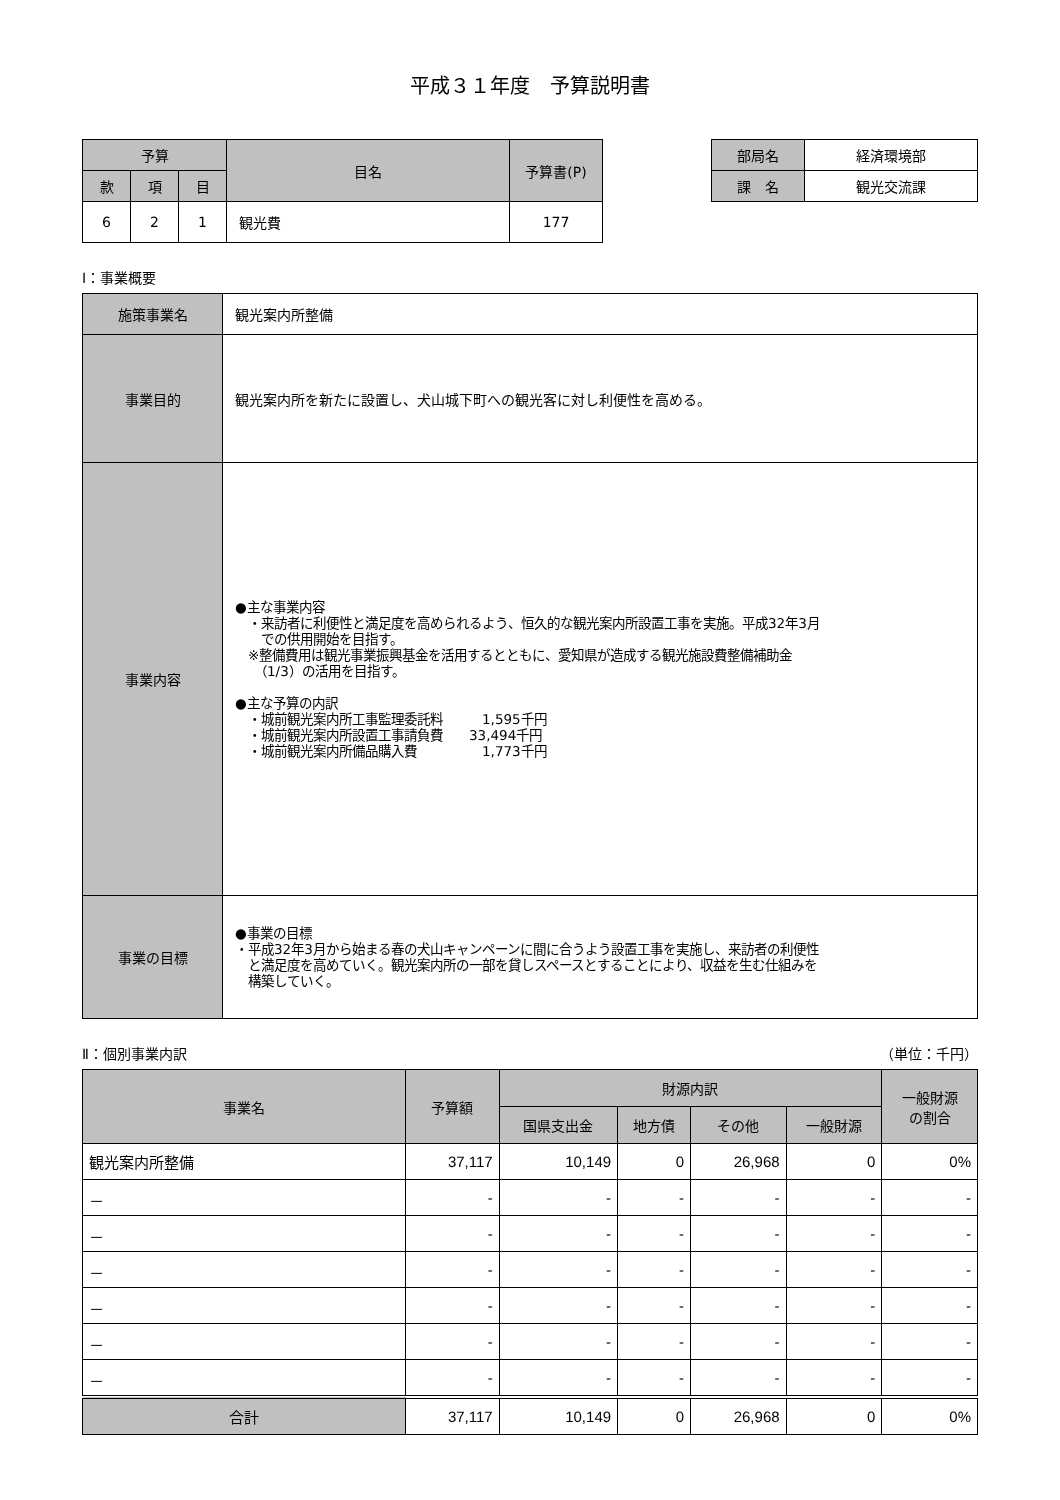平成３１年度　予算説明書
| 予算 | | | 目名 | 予算書(P) |
| --- | --- | --- | --- | --- |
| 款 | 項 | 目 | | |
| 6 | 2 | 1 | 観光費 | 177 |
| 部局名 | 経済環境部 |
| 課 名 | 観光交流課 |
Ⅰ：事業概要
| 施策事業名 | 観光案内所整備 |
| 事業目的 | 観光案内所を新たに設置し、犬山城下町への観光客に対し利便性を高める。 |
| 事業内容 | ●主な事業内容 ・来訪者に利便性と満足度を高められるよう、恒久的な観光案内所設置工事を実施。平成32年3月 での供用開始を目指す。 ※整備費用は観光事業振興基金を活用するとともに、愛知県が造成する観光施設費整備補助金 （1/3）の活用を目指す。 ●主な予算の内訳 ・城前観光案内所工事監理委託料 1,595千円 ・城前観光案内所設置工事請負費 33,494千円 ・城前観光案内所備品購入費 1,773千円 |
| 事業の目標 | ●事業の目標 ・平成32年3月から始まる春の犬山キャンペーンに間に合うよう設置工事を実施し、来訪者の利便性 と満足度を高めていく。観光案内所の一部を貸しスペースとすることにより、収益を生む仕組みを 構築していく。 |
Ⅱ：個別事業内訳 （単位：千円）
| 事業名 | 予算額 | 財源内訳 | | | | 一般財源 の割合 |
| --- | --- | --- | --- | --- | --- | --- |
| | | 国県支出金 | 地方債 | その他 | 一般財源 | |
| 観光案内所整備 | 37,117 | 10,149 | 0 | 26,968 | 0 | 0% |
| － | - | - | - | - | - | - |
| － | - | - | - | - | - | - |
| － | - | - | - | - | - | - |
| － | - | - | - | - | - | - |
| － | - | - | - | - | - | - |
| － | - | - | - | - | - | - |
| 合計 | 37,117 | 10,149 | 0 | 26,968 | 0 | 0% |